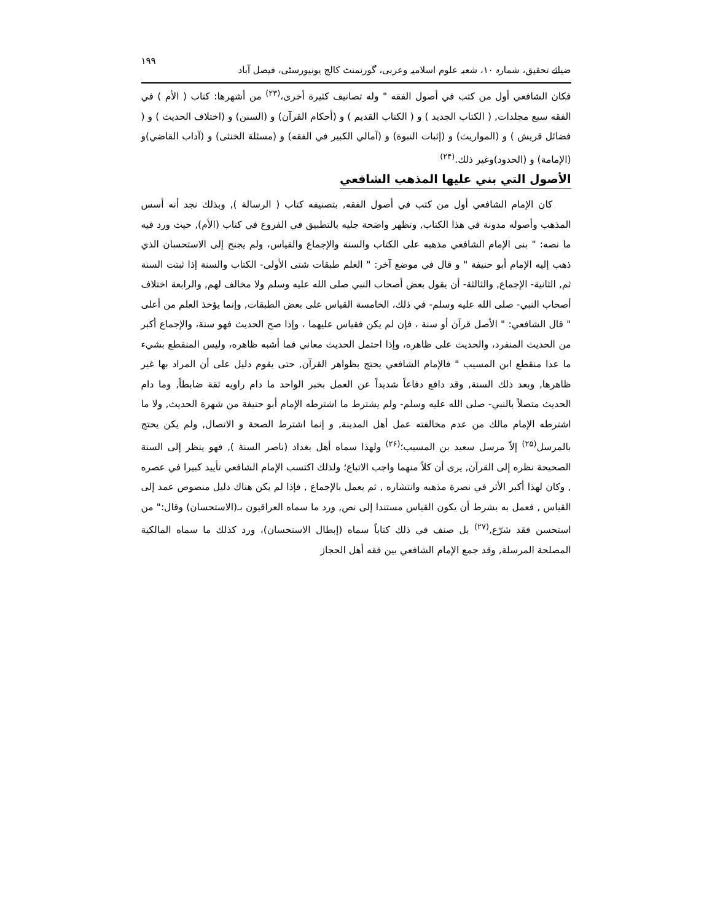ضیائے تحقیق، شمارہ ۱۰، شعبہ علوم اسلامیہ وعربی، گورنمنٹ کالج یونیورسٹی، فیصل آباد ۱۹۹
فكان الشافعي أول من كتب في أصول الفقه " وله تصانيف كثيرة أخرى،<sup>(۲۳)</sup> من أشهرها: كتاب ( الأم ) في الفقه سبع مجلدات, ( الكتاب الجديد ) و ( الكتاب القديم ) و (أحكام القرآن) و (السنن) و (اختلاف الحديث ) و ( فضائل قريش ) و (المواريث) و (إثبات النبوة) و (آمالي الكبير في الفقه) و (مسئلة الخنثى) و (آداب القاضي)و (الإمامة) و (الحدود)وغير ذلك.<sup>(۲۴)</sup>
الأصول التي بني عليها المذهب الشافعي
كان الإمام الشافعي أول من كتب في أصول الفقه, بتصنيفه كتاب ( الرسالة ), وبذلك نجد أنه أسس المذهب وأصوله مدونة في هذا الكتاب, وتظهر واضحة جليه بالتطبيق في الفروع في كتاب (الأم), حيث ورد فيه ما نصه: " بنى الإمام الشافعي مذهبه على الكتاب والسنة والإجماع والقياس، ولم يجنح إلى الاستحسان الذي ذهب إليه الإمام أبو حنيفة " و قال في موضع آخر: " العلم طبقات شتى الأولى- الكتاب والسنة إذا ثبتت السنة ثم, الثانية- الإجماع, والثالثة- أن يقول بعض أصحاب النبي صلى الله عليه وسلم ولا مخالف لهم, والرابعة اختلاف أصحاب النبي- صلى الله عليه وسلم- في ذلك، الخامسة القياس على بعض الطبقات, وإنما يؤخذ العلم من أعلى " قال الشافعي: " الأصل قرآن أو سنة ، فإن لم يكن فقياس عليهما ، وإذا صح الحديث فهو سنة، والإجماع أكبر من الحديث المنفرد، والحديث على ظاهره، وإذا احتمل الحديث معاني فما أشبه ظاهره، وليس المنقطع بشيء ما عدا منقطع ابن المسيب " فالإمام الشافعي يحتج بظواهر القرآن, حتى يقوم دليل على أن المراد بها غير ظاهرها, وبعد ذلك السنة, وقد دافع دفاعاً شديداً عن العمل بخبر الواحد ما دام راويه ثقة ضابطاً, وما دام الحديث متصلاً بالنبي- صلى الله عليه وسلم- ولم يشترط ما اشترطه الإمام أبو حنيفة من شهرة الحديث, ولا ما اشترطه الإمام مالك من عدم مخالفته عمل أهل المدينة, و إنما اشترط الصحة و الاتصال, ولم يكن يحتج بالمرسل<sup>(۲۵)</sup> إلاّ مرسل سعيد بن المسيب؛<sup>(۲۶)</sup> ولهذا سماه أهل بغداد (ناصر السنة ), فهو ينظر إلى السنة الصحيحة نظره إلى القرآن, يرى أن كلاً منهما واجب الاتباع؛ ولذلك اكتسب الإمام الشافعي تأييد كبيرا في عصره , وكان لهذا أكبر الأثر في نصرة مذهبه وانتشاره , ثم يعمل بالإجماع , فإذا لم يكن هناك دليل منصوص عمد إلى القياس , فعمل به بشرط أن يكون القياس مستندا إلى نص, ورد ما سماه العراقيون بـ(الاستحسان) وقال:" من استحسن فقد شرّع,<sup>(۲۷)</sup> بل صنف في ذلك كتاباً سماه (إبطال الاستحسان)، ورد كذلك ما سماه المالكية المصلحة المرسلة, وقد جمع الإمام الشافعي بين فقه أهل الحجاز